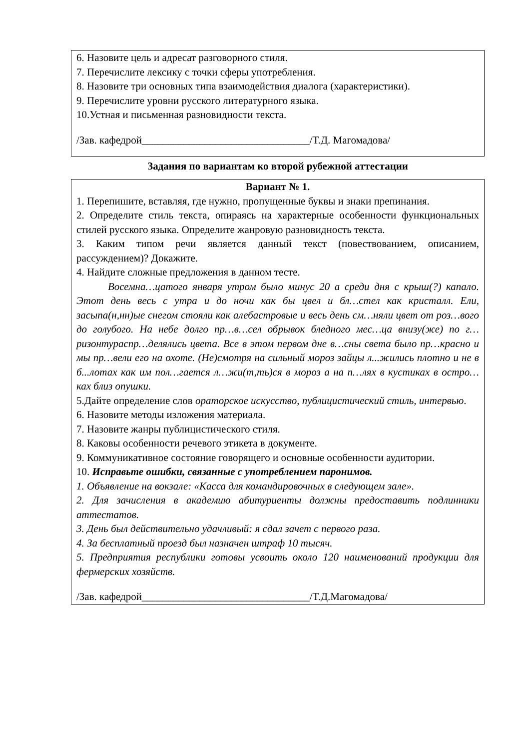6. Назовите цель и адресат разговорного стиля.
7. Перечислите лексику с точки сферы употребления.
8. Назовите три основных типа взаимодействия диалога (характеристики).
9. Перечислите уровни русского литературного языка.
10.Устная и письменная разновидности текста.
/Зав. кафедрой________________________________/Т.Д. Магомадова/
Задания по вариантам ко второй рубежной аттестации
Вариант № 1.
1. Перепишите, вставляя, где нужно, пропущенные буквы и знаки препинания.
2. Определите стиль текста, опираясь на характерные особенности функциональных стилей русского языка. Определите жанровую разновидность текста.
3. Каким типом речи является данный текст (повествованием, описанием, рассуждением)? Докажите.
4. Найдите сложные предложения в данном тесте.
Восемна…цатого января утром было минус 20 а среди дня с крыш(?) капало. Этот день весь с утра и до ночи как бы цвел и бл…стел как кристалл. Ели, засыпа(н,нн)ые снегом стояли как алебастровые и весь день см…няли цвет от роз…вого до голубого. На небе долго пр…в…сел обрывок бледного мес…ца внизу(же) по г…ризонтураспр…делялись цвета. Все в этом первом дне в…сны света было пр…красно и мы пр…вели его на охоте. (Не)смотря на сильный мороз зайцы л...жились плотно и не в б...лотах как им пол…гается л…жи(т,ть)ся в мороз а на п…лях в кустиках в остро…ках близ опушки.
5.Дайте определение слов ораторское искусство, публицистический стиль, интервью.
6. Назовите методы изложения материала.
7. Назовите жанры публицистического стиля.
8. Каковы особенности речевого этикета в документе.
9. Коммуникативное состояние говорящего и основные особенности аудитории.
10. Исправьте ошибки, связанные с употреблением паронимов.
1. Объявление на вокзале: «Касса для командировочных в следующем зале».
2. Для зачисления в академию абитуриенты должны предоставить подлинники аттестатов.
3. День был действительно удачливый: я сдал зачет с первого раза.
4. За бесплатный проезд был назначен штраф 10 тысяч.
5. Предприятия республики готовы усвоить около 120 наименований продукции для фермерских хозяйств.
/Зав. кафедрой________________________________/Т.Д.Магомадова/